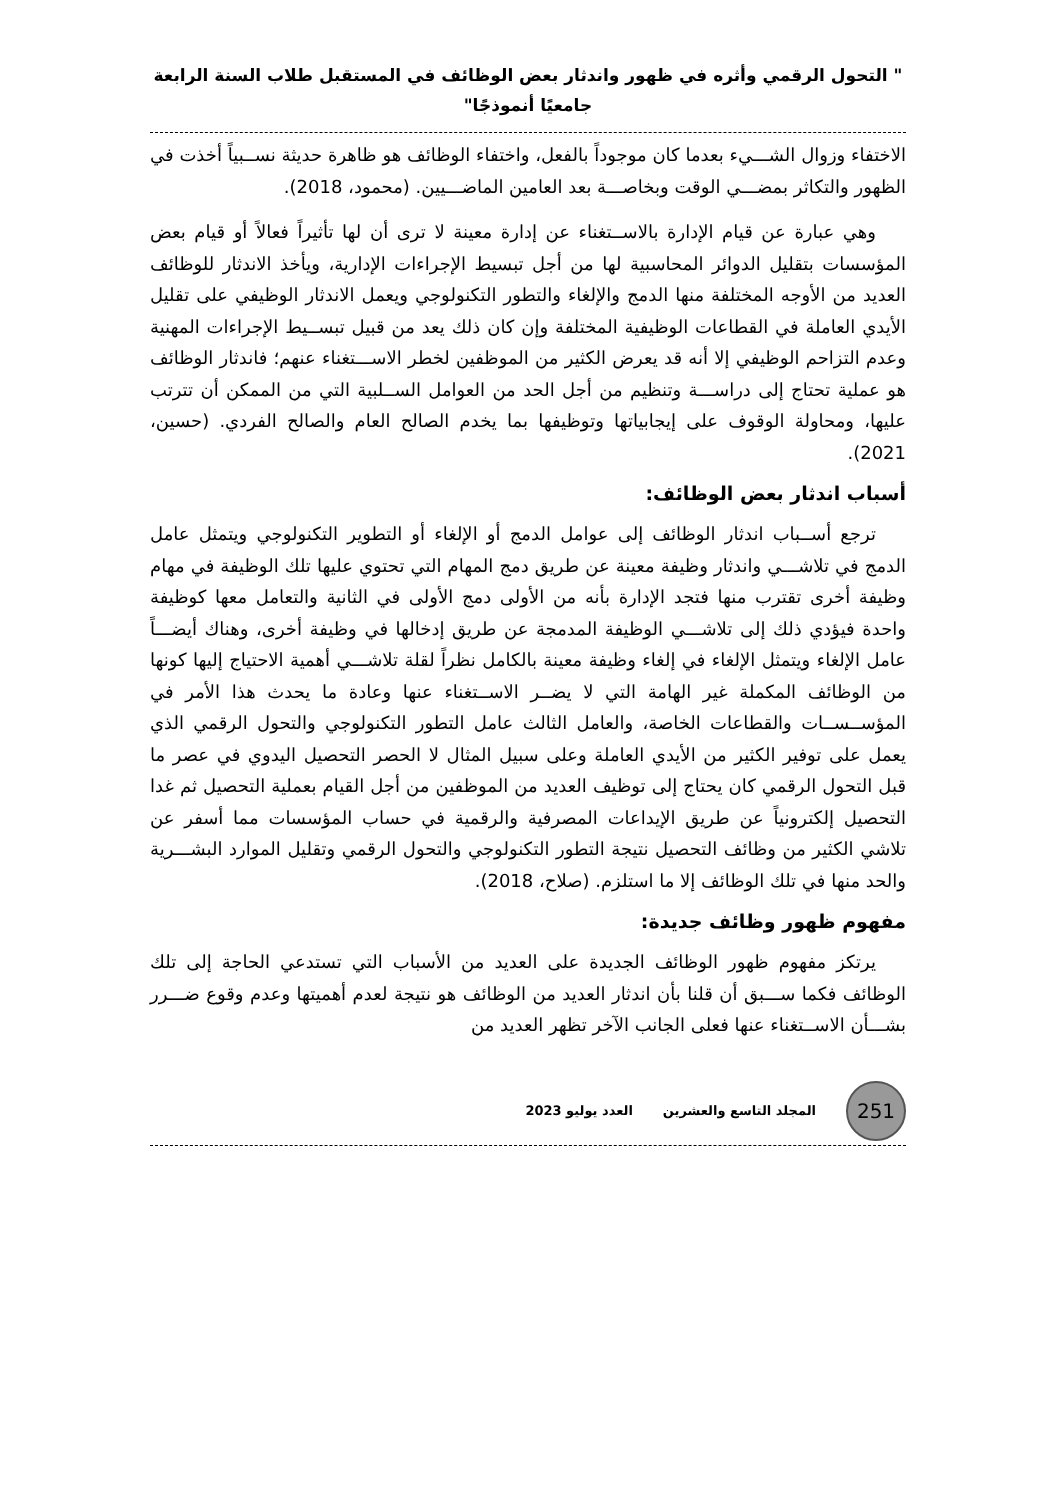" التحول الرقمي وأثره في ظهور واندثار بعض الوظائف في المستقبل طلاب السنة الرابعة
جامعيًا أنموذجًا"
الاختفاء وزوال الشـــيء بعدما كان موجوداً بالفعل، واختفاء الوظائف هو ظاهرة حديثة نســبياً أخذت في الظهور والتكاثر بمضـــي الوقت وبخاصـــة بعد العامين الماضـــيين. (محمود، 2018).
وهي عبارة عن قيام الإدارة بالاســتغناء عن إدارة معينة لا ترى أن لها تأثيراً فعالاً أو قيام بعض المؤسسات بتقليل الدوائر المحاسبية لها من أجل تبسيط الإجراءات الإدارية، ويأخذ الاندثار للوظائف العديد من الأوجه المختلفة منها الدمج والإلغاء والتطور التكنولوجي ويعمل الاندثار الوظيفي على تقليل الأيدي العاملة في القطاعات الوظيفية المختلفة وإن كان ذلك يعد من قبيل تبســيط الإجراءات المهنية وعدم التزاحم الوظيفي إلا أنه قد يعرض الكثير من الموظفين لخطر الاســـتغناء عنهم؛ فاندثار الوظائف هو عملية تحتاج إلى دراســـة وتنظيم من أجل الحد من العوامل الســلبية التي من الممكن أن تترتب عليها، ومحاولة الوقوف على إيجابياتها وتوظيفها بما يخدم الصالح العام والصالح الفردي. (حسين، 2021).
أسباب اندثار بعض الوظائف:
ترجع أســباب اندثار الوظائف إلى عوامل الدمج أو الإلغاء أو التطوير التكنولوجي ويتمثل عامل الدمج في تلاشـــي واندثار وظيفة معينة عن طريق دمج المهام التي تحتوي عليها تلك الوظيفة في مهام وظيفة أخرى تقترب منها فتجد الإدارة بأنه من الأولى دمج الأولى في الثانية والتعامل معها كوظيفة واحدة فيؤدي ذلك إلى تلاشـــي الوظيفة المدمجة عن طريق إدخالها في وظيفة أخرى، وهناك أيضـــاً عامل الإلغاء ويتمثل الإلغاء في إلغاء وظيفة معينة بالكامل نظراً لقلة تلاشـــي أهمية الاحتياج إليها كونها من الوظائف المكملة غير الهامة التي لا يضــر الاســتغناء عنها وعادة ما يحدث هذا الأمر في المؤســســات والقطاعات الخاصة، والعامل الثالث عامل التطور التكنولوجي والتحول الرقمي الذي يعمل على توفير الكثير من الأيدي العاملة وعلى سبيل المثال لا الحصر التحصيل اليدوي في عصر ما قبل التحول الرقمي كان يحتاج إلى توظيف العديد من الموظفين من أجل القيام بعملية التحصيل ثم غدا التحصيل إلكترونياً عن طريق الإيداعات المصرفية والرقمية في حساب المؤسسات مما أسفر عن تلاشي الكثير من وظائف التحصيل نتيجة التطور التكنولوجي والتحول الرقمي وتقليل الموارد البشـــرية والحد منها في تلك الوظائف إلا ما استلزم. (صلاح، 2018).
مفهوم ظهور وظائف جديدة:
يرتكز مفهوم ظهور الوظائف الجديدة على العديد من الأسباب التي تستدعي الحاجة إلى تلك الوظائف فكما ســـبق أن قلنا بأن اندثار العديد من الوظائف هو نتيجة لعدم أهميتها وعدم وقوع ضـــرر بشـــأن الاســتغناء عنها فعلى الجانب الآخر تظهر العديد من
251
المجلد التاسع والعشرين العدد يوليو 2023